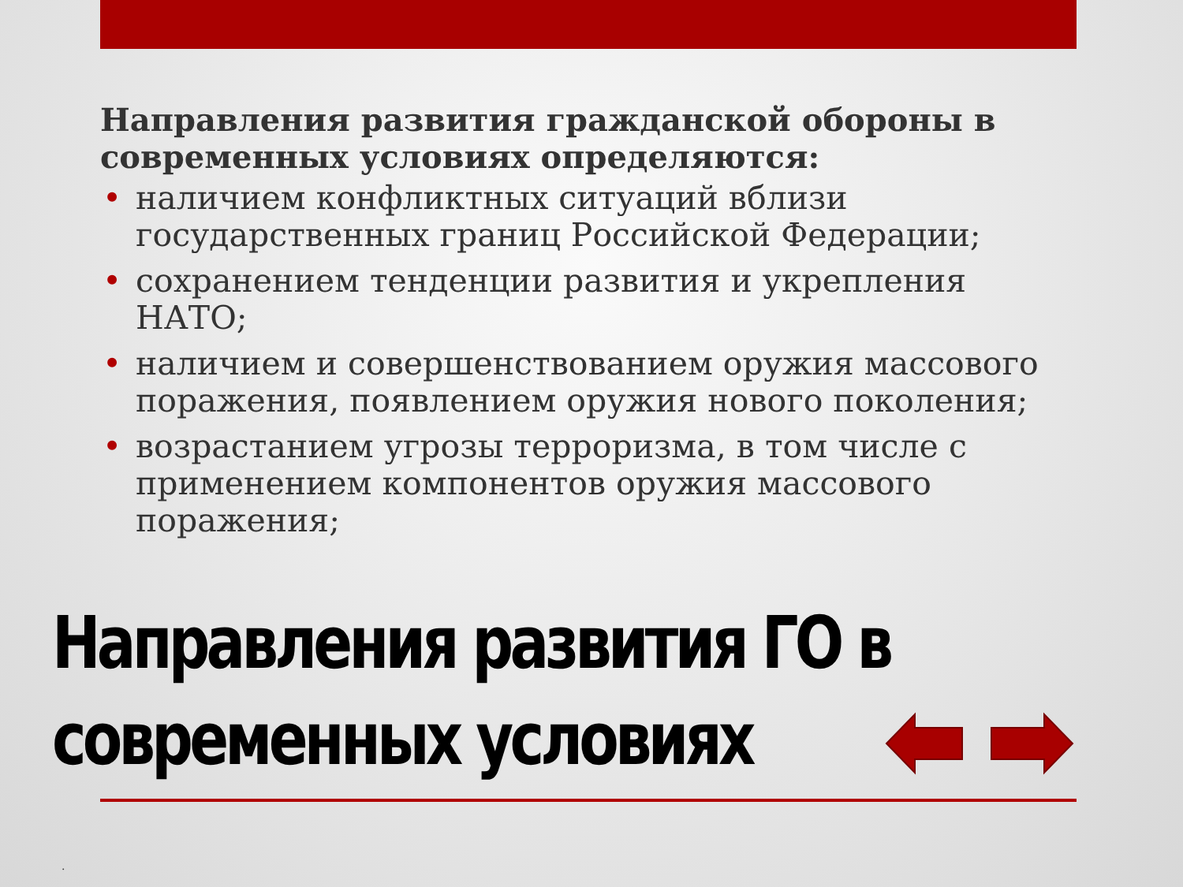Направления развития гражданской обороны в современных условиях определяются:
• наличием конфликтных ситуаций вблизи государственных границ Российской Федерации;
• сохранением тенденции развития и укрепления НАТО;
• наличием и совершенствованием оружия массового поражения, появлением оружия нового поколения;
• возрастанием угрозы терроризма, в том числе с применением компонентов оружия массового поражения;
Направления развития ГО в
современных условиях
.